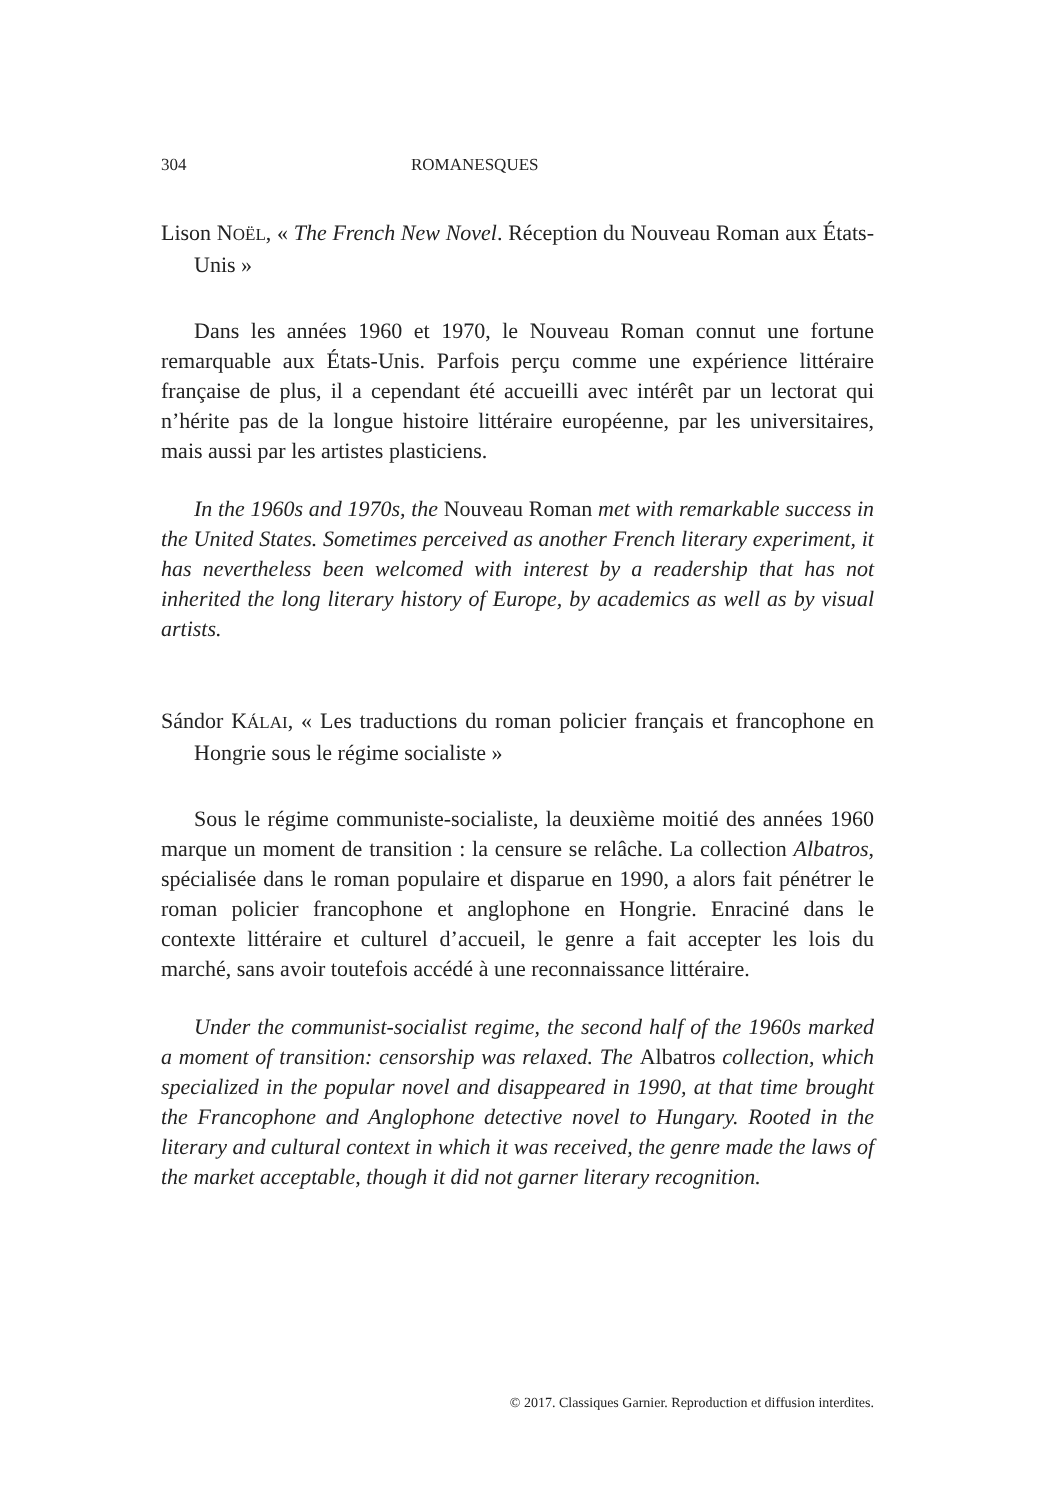304 ROMANESQUES
Lison NOËL, « The French New Novel. Réception du Nouveau Roman aux États-Unis »
Dans les années 1960 et 1970, le Nouveau Roman connut une fortune remarquable aux États-Unis. Parfois perçu comme une expérience littéraire française de plus, il a cependant été accueilli avec intérêt par un lectorat qui n’hérite pas de la longue histoire littéraire européenne, par les universitaires, mais aussi par les artistes plasticiens.
In the 1960s and 1970s, the Nouveau Roman met with remarkable success in the United States. Sometimes perceived as another French literary experiment, it has nevertheless been welcomed with interest by a readership that has not inherited the long literary history of Europe, by academics as well as by visual artists.
Sándor KÁLAI, « Les traductions du roman policier français et francophone en Hongrie sous le régime socialiste »
Sous le régime communiste-socialiste, la deuxième moitié des années 1960 marque un moment de transition : la censure se relâche. La collection Albatros, spécialisée dans le roman populaire et disparue en 1990, a alors fait pénétrer le roman policier francophone et anglophone en Hongrie. Enraciné dans le contexte littéraire et culturel d’accueil, le genre a fait accepter les lois du marché, sans avoir toutefois accédé à une reconnaissance littéraire.
Under the communist-socialist regime, the second half of the 1960s marked a moment of transition: censorship was relaxed. The Albatros collection, which specialized in the popular novel and disappeared in 1990, at that time brought the Francophone and Anglophone detective novel to Hungary. Rooted in the literary and cultural context in which it was received, the genre made the laws of the market acceptable, though it did not garner literary recognition.
© 2017. Classiques Garnier. Reproduction et diffusion interdites.